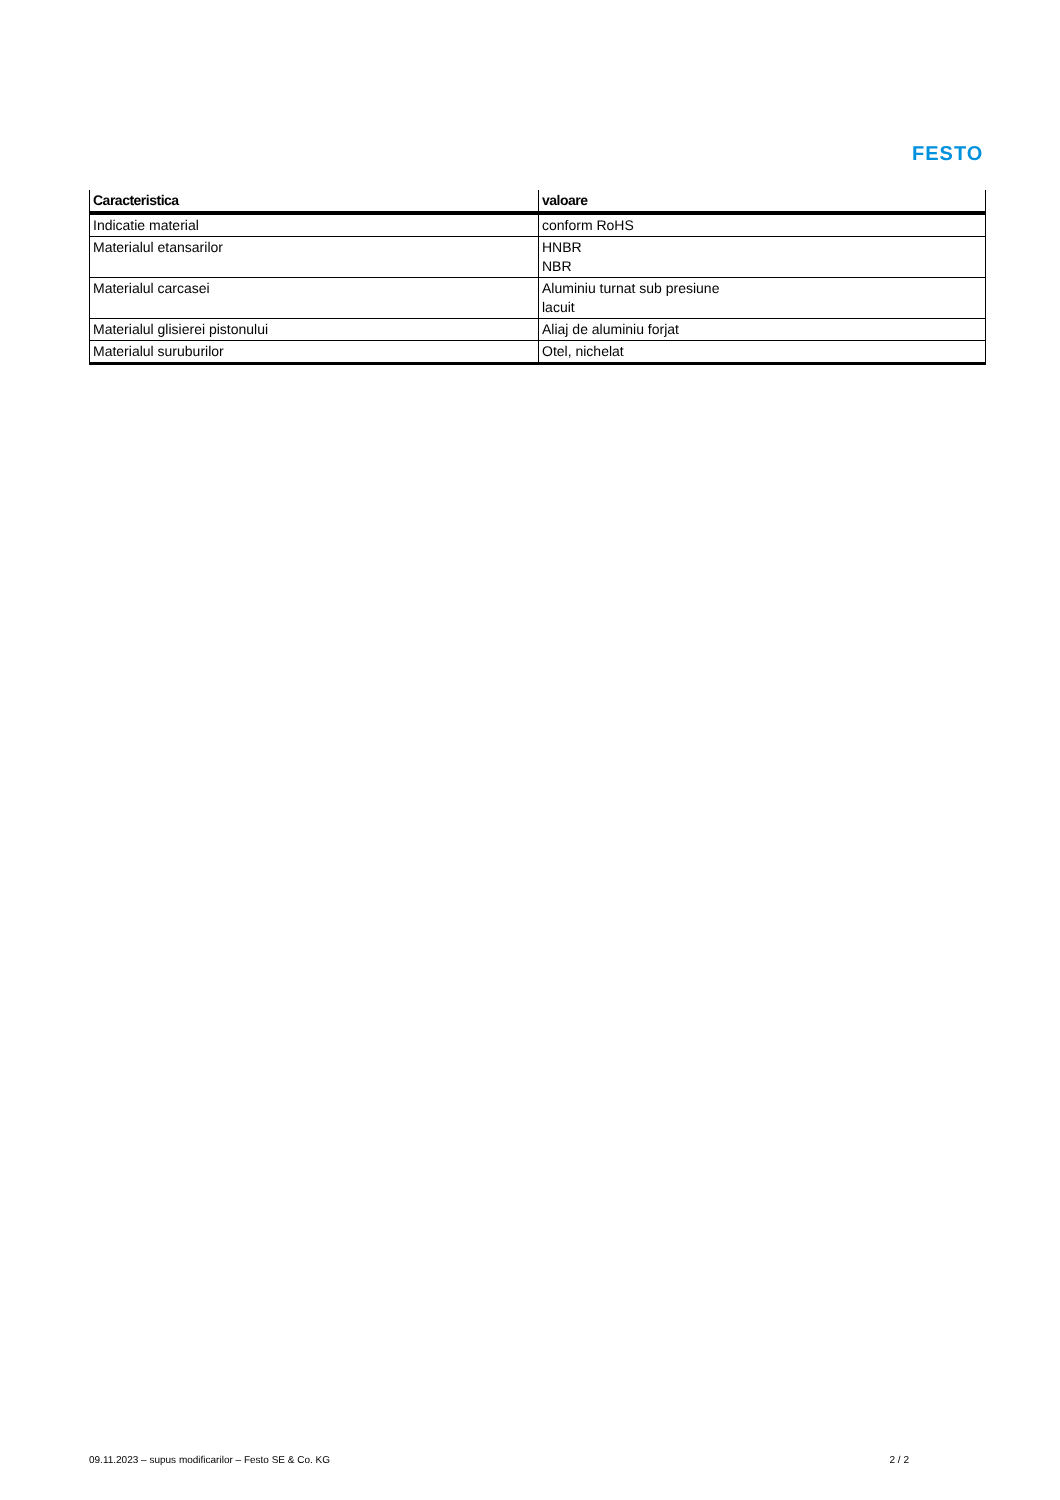FESTO
| Caracteristica | valoare |
| --- | --- |
| Indicatie material | conform RoHS |
| Materialul etansarilor | HNBR NBR |
| Materialul carcasei | Aluminiu turnat sub presiune lacuit |
| Materialul glisierei pistonului | Aliaj de aluminiu forjat |
| Materialul suruburilor | Otel, nichelat |
09.11.2023 – supus modificarilor – Festo SE & Co. KG 2 / 2